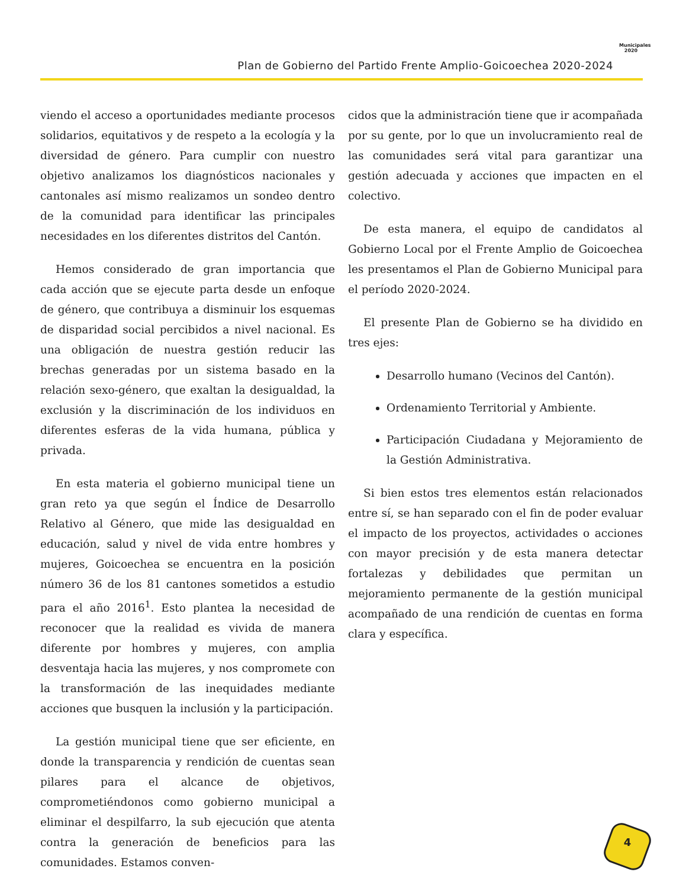Plan de Gobierno del Partido Frente Amplio-Goicoechea 2020-2024
Municipales 2020
viendo el acceso a oportunidades mediante procesos solidarios, equitativos y de respeto a la ecología y la diversidad de género. Para cumplir con nuestro objetivo analizamos los diagnósticos nacionales y cantonales así mismo realizamos un sondeo dentro de la comunidad para identificar las principales necesidades en los diferentes distritos del Cantón.
Hemos considerado de gran importancia que cada acción que se ejecute parta desde un enfoque de género, que contribuya a disminuir los esquemas de disparidad social percibidos a nivel nacional. Es una obligación de nuestra gestión reducir las brechas generadas por un sistema basado en la relación sexo-género, que exaltan la desigualdad, la exclusión y la discriminación de los individuos en diferentes esferas de la vida humana, pública y privada.
En esta materia el gobierno municipal tiene un gran reto ya que según el Índice de Desarrollo Relativo al Género, que mide las desigualdad en educación, salud y nivel de vida entre hombres y mujeres, Goicoechea se encuentra en la posición número 36 de los 81 cantones sometidos a estudio para el año 2016<sup>1</sup>. Esto plantea la necesidad de reconocer que la realidad es vivida de manera diferente por hombres y mujeres, con amplia desventaja hacia las mujeres, y nos compromete con la transformación de las inequidades mediante acciones que busquen la inclusión y la participación.
La gestión municipal tiene que ser eficiente, en donde la transparencia y rendición de cuentas sean pilares para el alcance de objetivos, comprometiéndonos como gobierno municipal a eliminar el despilfarro, la sub ejecución que atenta contra la generación de beneficios para las comunidades. Estamos conven-
cidos que la administración tiene que ir acompañada por su gente, por lo que un involucramiento real de las comunidades será vital para garantizar una gestión adecuada y acciones que impacten en el colectivo.
De esta manera, el equipo de candidatos al Gobierno Local por el Frente Amplio de Goicoechea les presentamos el Plan de Gobierno Municipal para el período 2020-2024.
El presente Plan de Gobierno se ha dividido en tres ejes:
Desarrollo humano (Vecinos del Cantón).
Ordenamiento Territorial y Ambiente.
Participación Ciudadana y Mejoramiento de la Gestión Administrativa.
Si bien estos tres elementos están relacionados entre sí, se han separado con el fin de poder evaluar el impacto de los proyectos, actividades o acciones con mayor precisión y de esta manera detectar fortalezas y debilidades que permitan un mejoramiento permanente de la gestión municipal acompañado de una rendición de cuentas en forma clara y específica.
4